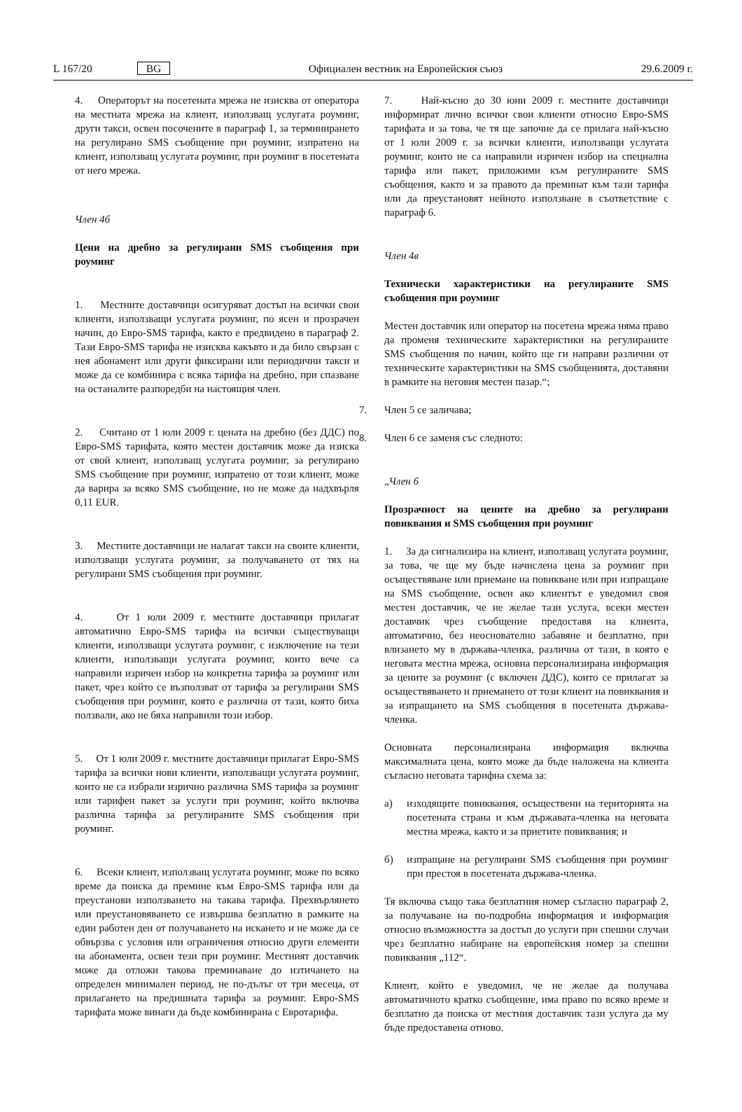L 167/20 BG Официален вестник на Европейския съюз 29.6.2009 г.
4. Операторът на посетената мрежа не изисква от оператора на местната мрежа на клиент, използващ услугата роуминг, други такси, освен посочените в параграф 1, за терминирането на регулирано SMS съобщение при роуминг, изпратено на клиент, използващ услугата роуминг, при роуминг в посетената от него мрежа.
Член 4б
Цени на дребно за регулирани SMS съобщения при роуминг
1. Местните доставчици осигуряват достъп на всички свои клиенти, използващи услугата роуминг, по ясен и прозрачен начин, до Евро-SMS тарифа, както е предвидено в параграф 2. Тази Евро-SMS тарифа не изисква какъвто и да било свързан с нея абонамент или други фиксирани или периодични такси и може да се комбинира с всяка тарифа на дребно, при спазване на останалите разпоредби на настоящия член.
2. Считано от 1 юли 2009 г. цената на дребно (без ДДС) по Евро-SMS тарифата, която местен доставчик може да изиска от свой клиент, използващ услугата роуминг, за регулирано SMS съобщение при роуминг, изпратено от този клиент, може да варира за всяко SMS съобщение, но не може да надхвърля 0,11 EUR.
3. Местните доставчици не налагат такси на своите клиенти, използващи услугата роуминг, за получаването от тях на регулирани SMS съобщения при роуминг.
4. От 1 юли 2009 г. местните доставчици прилагат автоматично Евро-SMS тарифа на всички съществуващи клиенти, използващи услугата роуминг, с изключение на тези клиенти, използващи услугата роуминг, които вече са направили изричен избор на конкретна тарифа за роуминг или пакет, чрез който се възползват от тарифа за регулирани SMS съобщения при роуминг, която е различна от тази, която биха ползвали, ако не бяха направили този избор.
5. От 1 юли 2009 г. местните доставчици прилагат Евро-SMS тарифа за всички нови клиенти, използващи услугата роуминг, които не са избрали изрично различна SMS тарифа за роуминг или тарифен пакет за услуги при роуминг, който включва различна тарифа за регулираните SMS съобщения при роуминг.
6. Всеки клиент, използващ услугата роуминг, може по всяко време да поиска да премине към Евро-SMS тарифа или да преустанови използването на такава тарифа. Прехвърлянето или преустановяването се извършва безплатно в рамките на един работен ден от получаването на искането и не може да се обвързва с условия или ограничения относно други елементи на абонамента, освен тези при роуминг. Местният доставчик може да отложи такова преминаване до изтичането на определен минимален период, не по-дълъг от три месеца, от прилагането на предишната тарифа за роуминг. Евро-SMS тарифата може винаги да бъде комбинирана с Евротарифа.
7. Най-късно до 30 юни 2009 г. местните доставчици информират лично всички свои клиенти относно Евро-SMS тарифата и за това, че тя ще започне да се прилага най-късно от 1 юли 2009 г. за всички клиенти, използващи услугата роуминг, които не са направили изричен избор на специална тарифа или пакет, приложими към регулираните SMS съобщения, както и за правото да преминат към тази тарифа или да преустановят нейното използване в съответствие с параграф 6.
Член 4в
Технически характеристики на регулираните SMS съобщения при роуминг
Местен доставчик или оператор на посетена мрежа няма право да променя техническите характеристики на регулираните SMS съобщения по начин, който ще ги направи различни от техническите характеристики на SMS съобщенията, доставяни в рамките на неговия местен пазар.“;
7. Член 5 се заличава;
8. Член 6 се заменя със следното:
„Член 6
Прозрачност на цените на дребно за регулирани повиквания и SMS съобщения при роуминг
1. За да сигнализира на клиент, използващ услугата роуминг, за това, че ще му бъде начислена цена за роуминг при осъществяване или приемане на повикване или при изпращане на SMS съобщение, освен ако клиентът е уведомил своя местен доставчик, че не желае тази услуга, всеки местен доставчик чрез съобщение предоставя на клиента, автоматично, без неоснователно забавяне и безплатно, при влизането му в държава-членка, различна от тази, в която е неговата местна мрежа, основна персонализирана информация за цените за роуминг (с включен ДДС), които се прилагат за осъществяването и приемането от този клиент на повиквания и за изпращането на SMS съобщения в посетената държава-членка.
Основната персонализирана информация включва максималната цена, която може да бъде наложена на клиента съгласно неговата тарифна схема за:
а) изходящите повиквания, осъществени на територията на посетената страна и към държавата-членка на неговата местна мрежа, както и за приетите повиквания; и
б) изпращане на регулирани SMS съобщения при роуминг при престоя в посетената държава-членка.
Тя включва също така безплатния номер съгласно параграф 2, за получаване на по-подробна информация и информация относно възможността за достъп до услуги при спешни случаи чрез безплатно набиране на европейския номер за спешни повиквания „112“.
Клиент, който е уведомил, че не желае да получава автоматичното кратко съобщение, има право по всяко време и безплатно да поиска от местния доставчик тази услуга да му бъде предоставена отново.